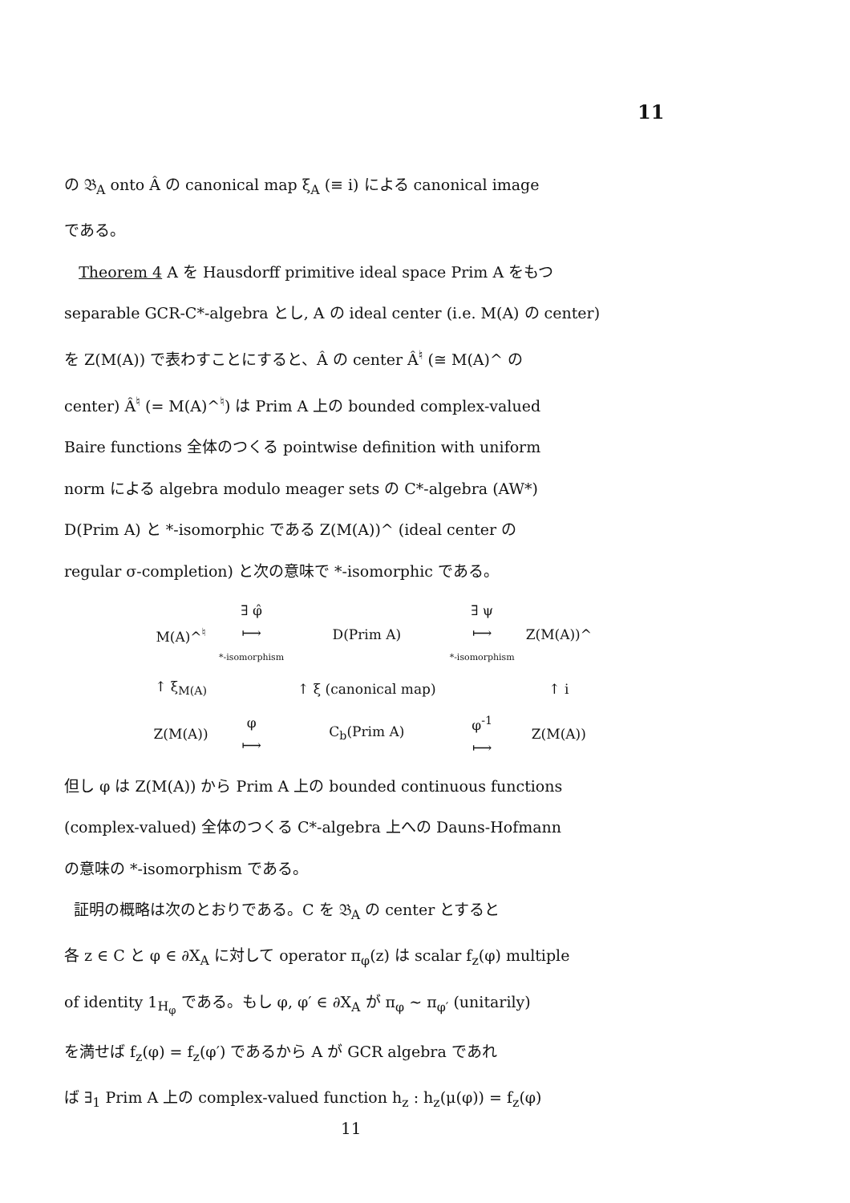11
の 𝔅<sub>A</sub> onto Â の canonical map ξ<sub>A</sub> (≡ i) による canonical image
である。
Theorem 4 A を Hausdorff primitive ideal space Prim A をもつ
separable GCR-C*-algebra とし, A の ideal center (i.e. M(A) の center)
を Z(M(A)) で表わすことにすると、Â の center Â<sup>♮</sup> (≅ M(A)^ の
center) Â<sup>♮</sup> (= M(A)^<sup>♮</sup>) は Prim A 上の bounded complex-valued
Baire functions 全体のつくる pointwise definition with uniform
norm による algebra modulo meager sets の C*-algebra (AW*)
D(Prim A) と *-isomorphic である Z(M(A))^ (ideal center の
regular σ-completion) と次の意味で *-isomorphic である。
| M(A)^<sup>♮</sup> | ∃ φ̂ ⟼ *-isomorphism | D(Prim A) | ∃ ψ ⟼ *-isomorphism | Z(M(A))^ |
| ↑ ξ<sub>M(A)</sub> | | ↑ ξ (canonical map) | | ↑ i |
| Z(M(A)) | φ ⟼ | C<sub>b</sub>(Prim A) | φ<sup>-1</sup> ⟼ | Z(M(A)) |
但し φ は Z(M(A)) から Prim A 上の bounded continuous functions
(complex-valued) 全体のつくる C*-algebra 上への Dauns-Hofmann
の意味の *-isomorphism である。
証明の概略は次のとおりである。C を 𝔅<sub>A</sub> の center とすると
各 z ∈ C と φ ∈ ∂X<sub>A</sub> に対して operator π<sub>φ</sub>(z) は scalar f<sub>z</sub>(φ) multiple
of identity 1<sub>H<sub>φ</sub></sub> である。もし φ, φ′ ∈ ∂X<sub>A</sub> が π<sub>φ</sub> ~ π<sub>φ′</sub> (unitarily)
を満せば f<sub>z</sub>(φ) = f<sub>z</sub>(φ′) であるから A が GCR algebra であれ
ば ∃<sub>1</sub> Prim A 上の complex-valued function h<sub>z</sub> : h<sub>z</sub>(μ(φ)) = f<sub>z</sub>(φ)
11